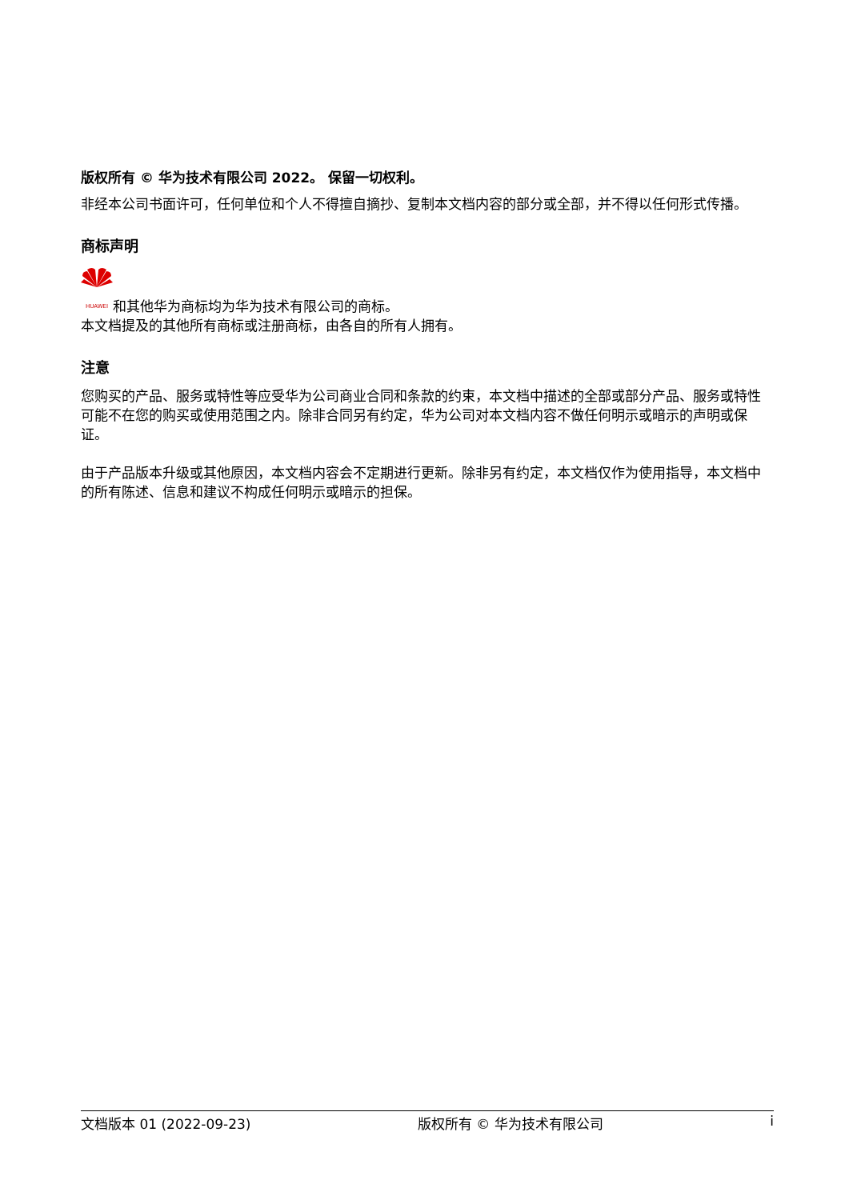版权所有 © 华为技术有限公司 2022。 保留一切权利。
非经本公司书面许可，任何单位和个人不得擅自摘抄、复制本文档内容的部分或全部，并不得以任何形式传播。
商标声明
HUAWEI 和其他华为商标均为华为技术有限公司的商标。
本文档提及的其他所有商标或注册商标，由各自的所有人拥有。
注意
您购买的产品、服务或特性等应受华为公司商业合同和条款的约束，本文档中描述的全部或部分产品、服务或特性可能不在您的购买或使用范围之内。除非合同另有约定，华为公司对本文档内容不做任何明示或暗示的声明或保证。
由于产品版本升级或其他原因，本文档内容会不定期进行更新。除非另有约定，本文档仅作为使用指导，本文档中的所有陈述、信息和建议不构成任何明示或暗示的担保。
文档版本 01 (2022-09-23) 版权所有 © 华为技术有限公司 i